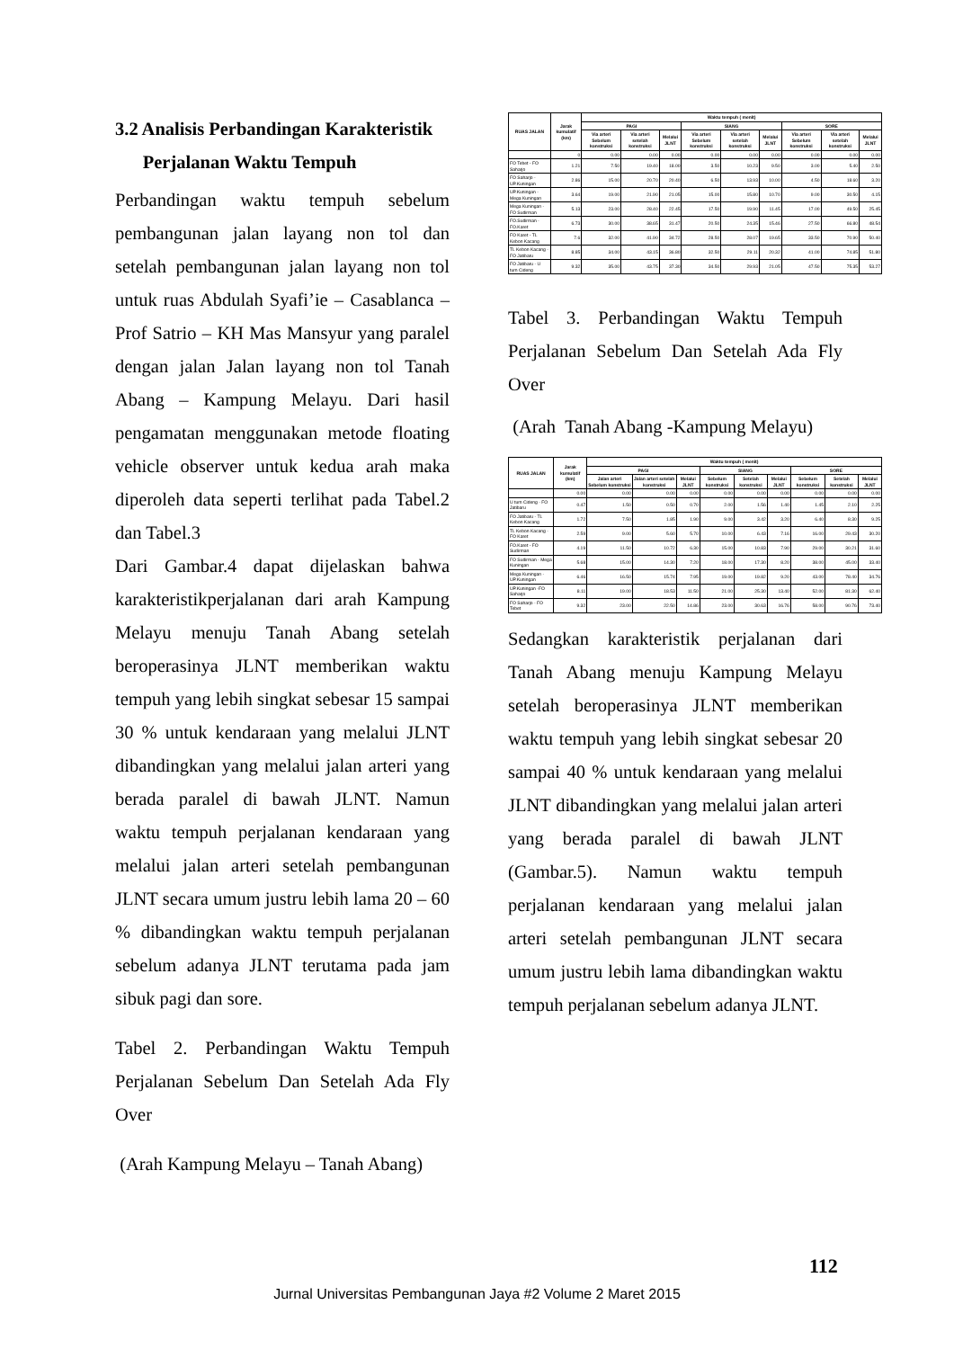3.2 Analisis Perbandingan Karakteristik
Perjalanan Waktu Tempuh
Perbandingan waktu tempuh sebelum pembangunan jalan layang non tol dan setelah pembangunan jalan layang non tol untuk ruas Abdulah Syafi’ie – Casablanca – Prof Satrio – KH Mas Mansyur yang paralel dengan jalan Jalan layang non tol Tanah Abang – Kampung Melayu. Dari hasil pengamatan menggunakan metode floating vehicle observer untuk kedua arah maka diperoleh data seperti terlihat pada Tabel.2 dan Tabel.3
Dari Gambar.4 dapat dijelaskan bahwa karakteristikperjalanan dari arah Kampung Melayu menuju Tanah Abang setelah beroperasinya JLNT memberikan waktu tempuh yang lebih singkat sebesar 15 sampai 30 % untuk kendaraan yang melalui JLNT dibandingkan yang melalui jalan arteri yang berada paralel di bawah JLNT. Namun waktu tempuh perjalanan kendaraan yang melalui jalan arteri setelah pembangunan JLNT secara umum justru lebih lama 20 – 60 % dibandingkan waktu tempuh perjalanan sebelum adanya JLNT terutama pada jam sibuk pagi dan sore.
Tabel 2. Perbandingan Waktu Tempuh Perjalanan Sebelum Dan Setelah Ada Fly Over
(Arah Kampung Melayu – Tanah Abang)
| RUAS JALAN | Jarak kumulatif (km) | Waktu tempuh ( menit) | | | | | | | | |
| --- | --- | --- | --- | --- | --- | --- | --- | --- | --- | --- |
| | | PAGI | | | SIANG | | | SORE | | |
| | | Via arteri Sebelum konstruksi | Via arteri setelah konstruksi | Melalui JLNT | Via arteri Sebelum konstruksi | Via arteri setelah konstruksi | Melalui JLNT | Via arteri Sebelum konstruksi | Via arteri setelah konstruksi | Melalui JLNT |
| | 0 | 0.00 | 0.00 | 0.00 | 0.00 | 0.00 | 0.00 | 0.00 | 0.00 | 0.00 |
| FO Tebet - FO Saharjo | 1.21 | 7.50 | 19.40 | 18.00 | 3.50 | 10.23 | 9.50 | 3.00 | 5.40 | 2.50 |
| FO Saharjo - UP.Kuningan | 2.86 | 15.00 | 20.70 | 20.40 | 6.50 | 13.93 | 10.00 | 4.50 | 18.60 | 3.20 |
| UP.Kuningan - Mega Kuningan | 3.64 | 19.00 | 21.90 | 21.05 | 15.00 | 15.80 | 10.70 | 9.00 | 30.50 | 4.15 |
| Mega Kuningan - FO Sudirman | 5.13 | 23.00 | 28.40 | 22.45 | 17.50 | 19.90 | 11.45 | 17.00 | 49.50 | 25.45 |
| FO.Sudirman - FO.Karet | 6.73 | 30.00 | 38.65 | 31.47 | 20.50 | 24.35 | 15.46 | 27.50 | 66.80 | 48.54 |
| FO Karet - TL Kebon Kacang | 7.6 | 32.00 | 41.90 | 34.72 | 28.50 | 28.07 | 19.65 | 33.50 | 70.90 | 50.40 |
| TL Kebon Kacang - FO Jatibaru | 8.85 | 34.00 | 43.15 | 36.80 | 32.50 | 29.11 | 20.32 | 41.00 | 74.85 | 51.80 |
| FO Jatibaru - U turn Cideng | 9.32 | 35.00 | 43.75 | 37.30 | 34.50 | 29.93 | 21.05 | 47.50 | 75.35 | 53.27 |
Tabel 3. Perbandingan Waktu Tempuh Perjalanan Sebelum Dan Setelah Ada Fly Over
(Arah Tanah Abang -Kampung Melayu)
| RUAS JALAN | Jarak kumulatif (km) | Waktu tempuh ( menit) | | | | | | | | |
| --- | --- | --- | --- | --- | --- | --- | --- | --- | --- | --- |
| | | PAGI | | | SIANG | | | SORE | | |
| | | Jalan arteri Sebelum konstruksi | Jalan arteri setelah konstruksi | Melalui JLNT | Sebelum konstruksi | Setelah konstruksi | Melalui JLNT | Sebelum konstruksi | Setelah konstruksi | Melalui JLNT |
| | 0.00 | 0.00 | 0.00 | 0.00 | 0.00 | 0.00 | 0.00 | 0.00 | 0.00 | 0.00 |
| U turn Cideng - FO Jatibaru | 0.47 | 1.50 | 0.50 | 0.70 | 2.00 | 1.56 | 1.40 | 1.45 | 2.10 | 2.25 |
| FO Jatibaru - TL Kebon Kacang | 1.72 | 7.50 | 1.85 | 1.90 | 9.00 | 3.42 | 3.20 | 6.40 | 8.30 | 9.25 |
| TL Kebon Kacang - FO Karet | 2.59 | 9.00 | 5.60 | 5.70 | 10.00 | 6.43 | 7.16 | 16.00 | 29.43 | 30.20 |
| FO.Karet - FO Sudirman | 4.19 | 11.50 | 10.72 | 6.30 | 15.00 | 10.83 | 7.90 | 29.00 | 30.21 | 31.60 |
| FO Sudirman - Mega Kuningan | 5.68 | 15.00 | 14.30 | 7.20 | 18.00 | 17.30 | 8.20 | 38.00 | 45.00 | 33.40 |
| Mega Kuningan - UP.Kuningan | 6.46 | 16.50 | 15.74 | 7.95 | 19.00 | 19.82 | 9.20 | 43.00 | 78.40 | 34.76 |
| UP.Kuningan -FO Saharjo | 8.11 | 19.00 | 18.53 | 11.50 | 21.00 | 25.30 | 13.40 | 52.00 | 81.30 | 62.40 |
| FO Saharjo - FO Tebet | 9.32 | 23.00 | 22.50 | 14.86 | 23.00 | 30.63 | 16.76 | 58.00 | 90.76 | 73.40 |
Sedangkan karakteristik perjalanan dari Tanah Abang menuju Kampung Melayu setelah beroperasinya JLNT memberikan waktu tempuh yang lebih singkat sebesar 20 sampai 40 % untuk kendaraan yang melalui JLNT dibandingkan yang melalui jalan arteri yang berada paralel di bawah JLNT (Gambar.5). Namun waktu tempuh perjalanan kendaraan yang melalui jalan arteri setelah pembangunan JLNT secara umum justru lebih lama dibandingkan waktu tempuh perjalanan sebelum adanya JLNT.
112
Jurnal Universitas Pembangunan Jaya #2 Volume 2 Maret 2015